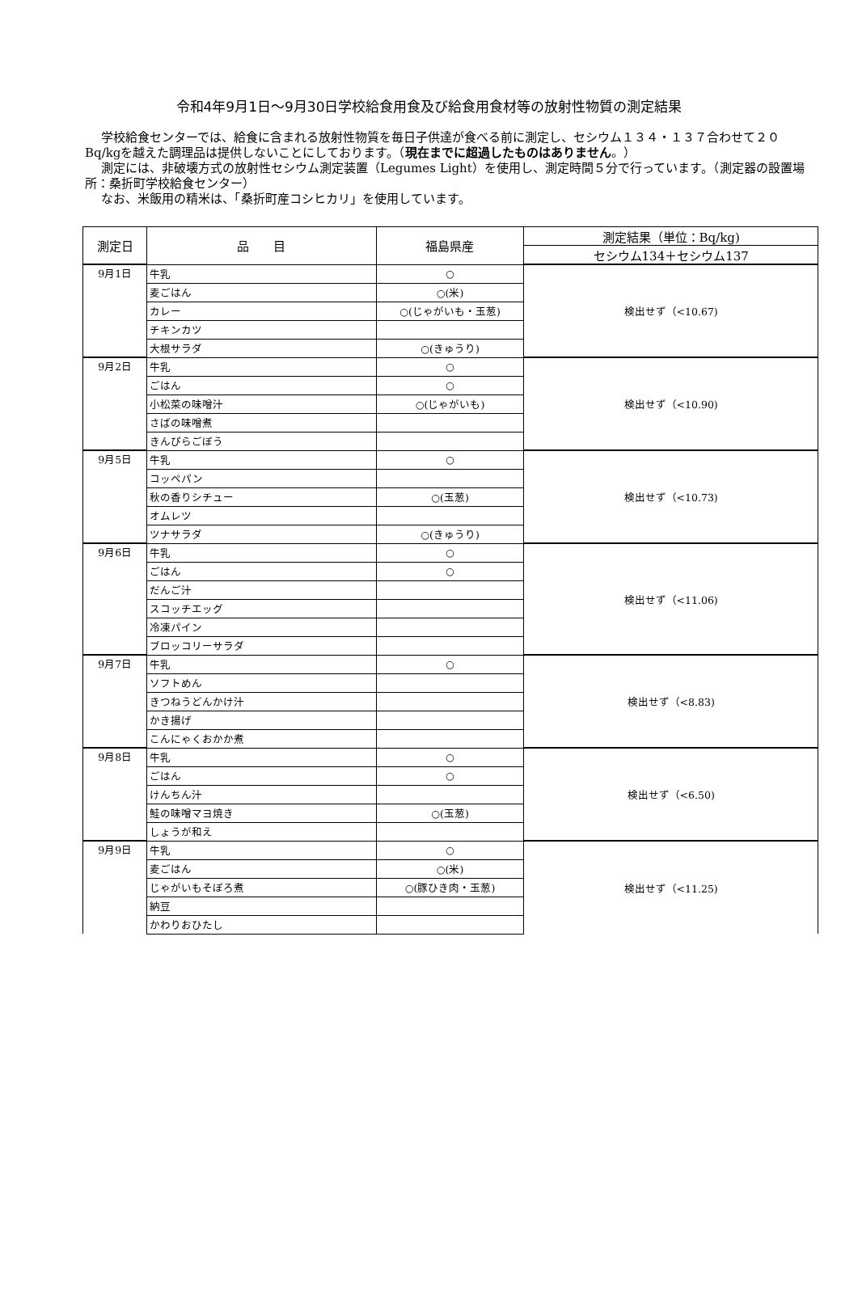令和4年9月1日～9月30日学校給食用食及び給食用食材等の放射性物質の測定結果
学校給食センターでは、給食に含まれる放射性物質を毎日子供達が食べる前に測定し、セシウム１３４・１３７合わせて２０Bq/kgを越えた調理品は提供しないことにしております。（現在までに超過したものはありません。）
測定には、非破壊方式の放射性セシウム測定装置（Legumes Light）を使用し、測定時間５分で行っています。（測定器の設置場所：桑折町学校給食センター）
なお、米飯用の精米は、「桑折町産コシヒカリ」を使用しています。
| 測定日 | 品 目 | 福島県産 | 測定結果（単位：Bq/kg) |
| --- | --- | --- | --- |
| | | | セシウム134＋セシウム137 |
| 9月1日 | 牛乳 | ○ | 検出せず（<10.67) |
| | 麦ごはん | ○(米) | |
| | カレー | ○(じゃがいも・玉葱) | |
| | チキンカツ | | |
| | 大根サラダ | ○(きゅうり) | |
| 9月2日 | 牛乳 | ○ | 検出せず（<10.90) |
| | ごはん | ○ | |
| | 小松菜の味噌汁 | ○(じゃがいも) | |
| | さばの味噌煮 | | |
| | きんぴらごぼう | | |
| 9月5日 | 牛乳 | ○ | 検出せず（<10.73) |
| | コッペパン | | |
| | 秋の香りシチュー | ○(玉葱) | |
| | オムレツ | | |
| | ツナサラダ | ○(きゅうり) | |
| 9月6日 | 牛乳 | ○ | 検出せず（<11.06) |
| | ごはん | ○ | |
| | だんご汁 | | |
| | スコッチエッグ | | |
| | 冷凍パイン | | |
| | ブロッコリーサラダ | | |
| 9月7日 | 牛乳 | ○ | 検出せず（<8.83) |
| | ソフトめん | | |
| | きつねうどんかけ汁 | | |
| | かき揚げ | | |
| | こんにゃくおかか煮 | | |
| 9月8日 | 牛乳 | ○ | 検出せず（<6.50) |
| | ごはん | ○ | |
| | けんちん汁 | | |
| | 鮭の味噌マヨ焼き | ○(玉葱) | |
| | しょうが和え | | |
| 9月9日 | 牛乳 | ○ | 検出せず（<11.25) |
| | 麦ごはん | ○(米) | |
| | じゃがいもそぼろ煮 | ○(豚ひき肉・玉葱) | |
| | 納豆 | | |
| | かわりおひたし | | |